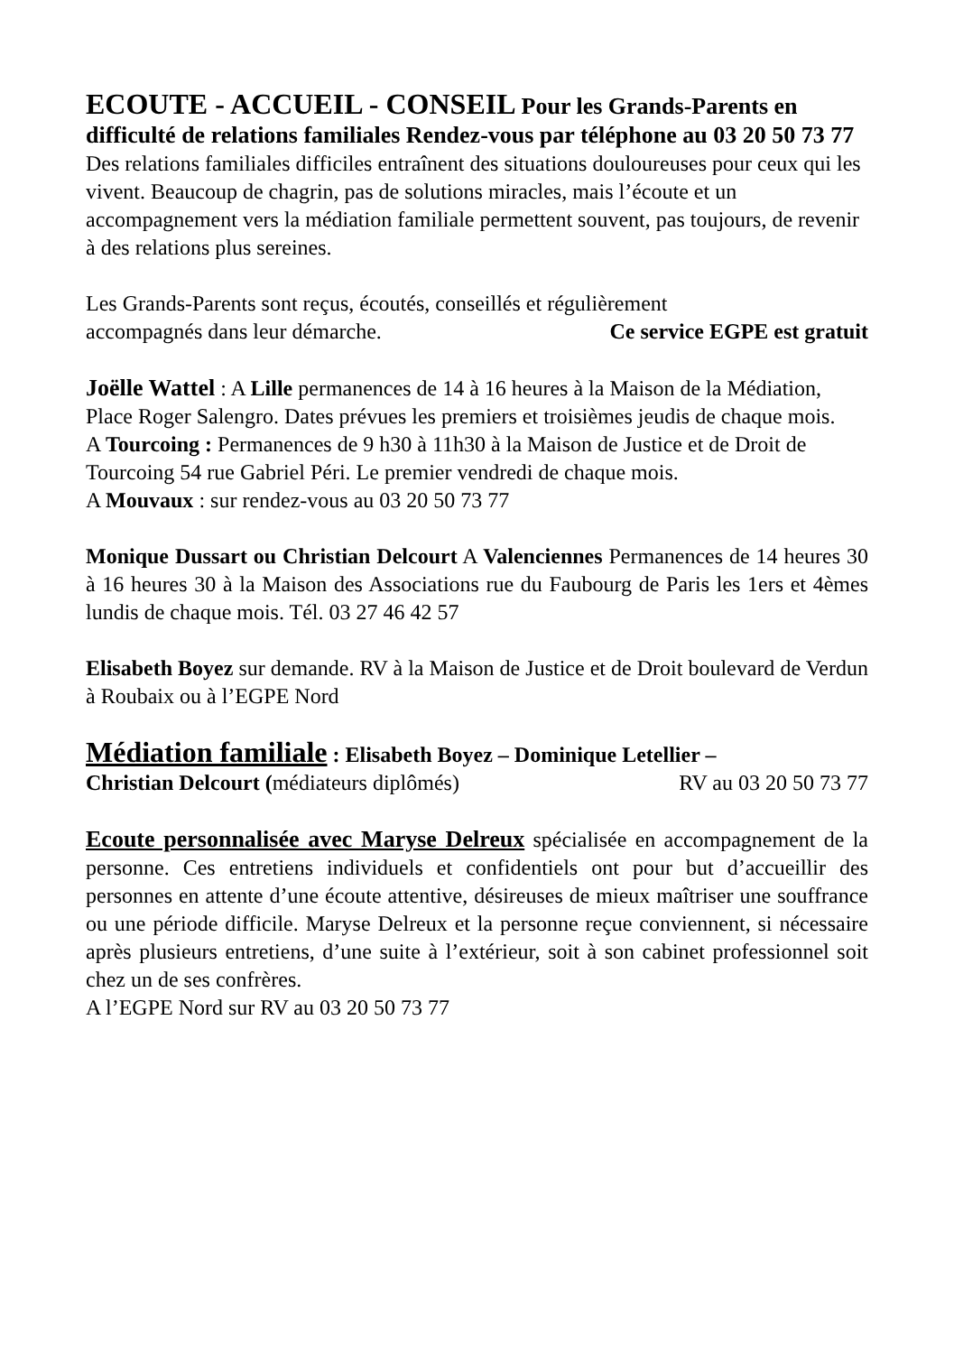ECOUTE - ACCUEIL - CONSEIL Pour les Grands-Parents en difficulté de relations familiales Rendez-vous par téléphone au 03 20 50 73 77
Des relations familiales difficiles entraînent des situations douloureuses pour ceux qui les vivent. Beaucoup de chagrin, pas de solutions miracles, mais l’écoute et un accompagnement vers la médiation familiale permettent souvent, pas toujours, de revenir à des relations plus sereines.
Les Grands-Parents sont reçus, écoutés, conseillés et régulièrement
accompagnés dans leur démarche. Ce service EGPE est gratuit
Joëlle Wattel : A Lille permanences de 14 à 16 heures à la Maison de la Médiation, Place Roger Salengro. Dates prévues les premiers et troisièmes jeudis de chaque mois.
A Tourcoing : Permanences de 9 h30 à 11h30 à la Maison de Justice et de Droit de Tourcoing 54 rue Gabriel Péri. Le premier vendredi de chaque mois.
A Mouvaux : sur rendez-vous au 03 20 50 73 77
Monique Dussart ou Christian Delcourt A Valenciennes Permanences de 14 heures 30 à 16 heures 30 à la Maison des Associations rue du Faubourg de Paris les 1ers et 4èmes lundis de chaque mois. Tél. 03 27 46 42 57
Elisabeth Boyez sur demande. RV à la Maison de Justice et de Droit boulevard de Verdun à Roubaix ou à l’EGPE Nord
Médiation familiale : Elisabeth Boyez – Dominique Letellier –
Christian Delcourt (médiateurs diplômés) RV au 03 20 50 73 77
Ecoute personnalisée avec Maryse Delreux spécialisée en accompagnement de la personne. Ces entretiens individuels et confidentiels ont pour but d’accueillir des personnes en attente d’une écoute attentive, désireuses de mieux maîtriser une souffrance ou une période difficile. Maryse Delreux et la personne reçue conviennent, si nécessaire après plusieurs entretiens, d’une suite à l’extérieur, soit à son cabinet professionnel soit chez un de ses confrères.
A l’EGPE Nord sur RV au 03 20 50 73 77